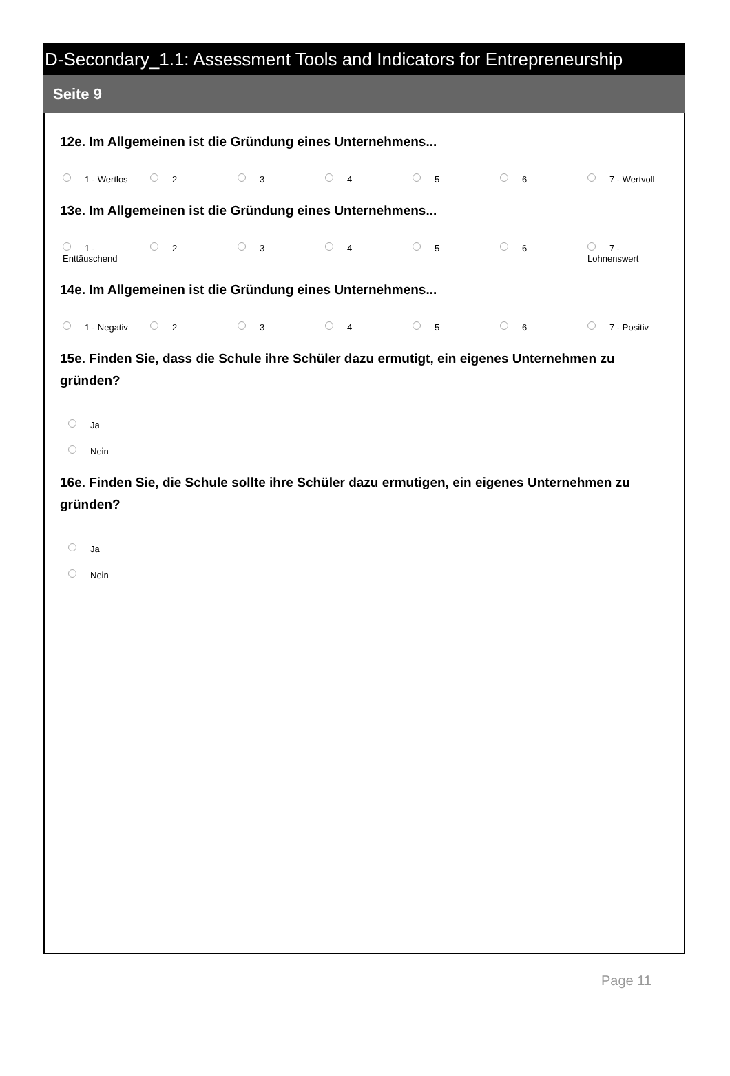D-Secondary_1.1: Assessment Tools and Indicators for Entrepreneurship
Seite 9
12e. Im Allgemeinen ist die Gründung eines Unternehmens...
1 - Wertlos 2 3 4 5 6 7 - Wertvoll
13e. Im Allgemeinen ist die Gründung eines Unternehmens...
1 -
Enttäuschend
2 3 4 5 6 7 -
Lohnenswert
14e. Im Allgemeinen ist die Gründung eines Unternehmens...
1 - Negativ 2 3 4 5 6 7 - Positiv
15e. Finden Sie, dass die Schule ihre Schüler dazu ermutigt, ein eigenes Unternehmen zu gründen?
Ja
Nein
16e. Finden Sie, die Schule sollte ihre Schüler dazu ermutigen, ein eigenes Unternehmen zu gründen?
Ja
Nein
Page 11